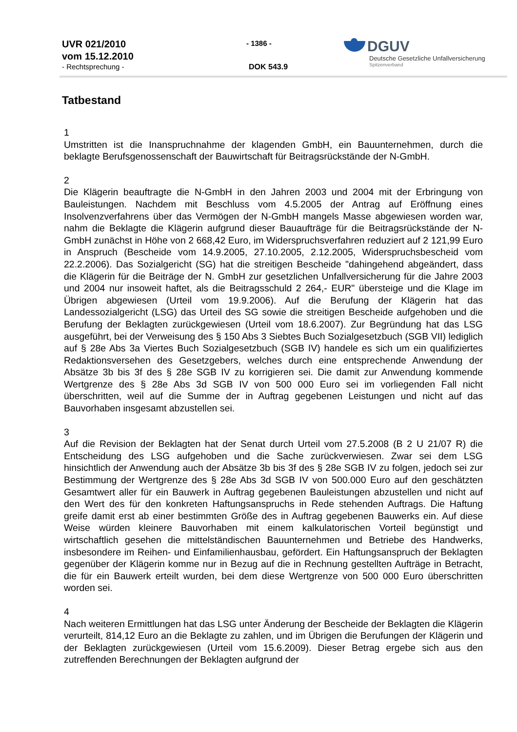UVR 021/2010
vom 15.12.2010
- Rechtsprechung -
- 1386 -
DOK 543.9
DGUV
Deutsche Gesetzliche Unfallversicherung
Spitzenverband
Tatbestand
1
Umstritten ist die Inanspruchnahme der klagenden GmbH, ein Bauunternehmen, durch die beklagte Berufsgenossenschaft der Bauwirtschaft für Beitragsrückstände der N-GmbH.
2
Die Klägerin beauftragte die N-GmbH in den Jahren 2003 und 2004 mit der Erbringung von Bauleistungen. Nachdem mit Beschluss vom 4.5.2005 der Antrag auf Eröffnung eines Insolvenzverfahrens über das Vermögen der N-GmbH mangels Masse abgewiesen worden war, nahm die Beklagte die Klägerin aufgrund dieser Bauaufträge für die Beitragsrückstände der N-GmbH zunächst in Höhe von 2 668,42 Euro, im Widerspruchsverfahren reduziert auf 2 121,99 Euro in Anspruch (Bescheide vom 14.9.2005, 27.10.2005, 2.12.2005, Widerspruchsbescheid vom 22.2.2006). Das Sozialgericht (SG) hat die streitigen Bescheide "dahingehend abgeändert, dass die Klägerin für die Beiträge der N. GmbH zur gesetzlichen Unfallversicherung für die Jahre 2003 und 2004 nur insoweit haftet, als die Beitragsschuld 2 264,- EUR" übersteige und die Klage im Übrigen abgewiesen (Urteil vom 19.9.2006). Auf die Berufung der Klägerin hat das Landessozialgericht (LSG) das Urteil des SG sowie die streitigen Bescheide aufgehoben und die Berufung der Beklagten zurückgewiesen (Urteil vom 18.6.2007). Zur Begründung hat das LSG ausgeführt, bei der Verweisung des § 150 Abs 3 Siebtes Buch Sozialgesetzbuch (SGB VII) lediglich auf § 28e Abs 3a Viertes Buch Sozialgesetzbuch (SGB IV) handele es sich um ein qualifiziertes Redaktionsversehen des Gesetzgebers, welches durch eine entsprechende Anwendung der Absätze 3b bis 3f des § 28e SGB IV zu korrigieren sei. Die damit zur Anwendung kommende Wertgrenze des § 28e Abs 3d SGB IV von 500 000 Euro sei im vorliegenden Fall nicht überschritten, weil auf die Summe der in Auftrag gegebenen Leistungen und nicht auf das Bauvorhaben insgesamt abzustellen sei.
3
Auf die Revision der Beklagten hat der Senat durch Urteil vom 27.5.2008 (B 2 U 21/07 R) die Entscheidung des LSG aufgehoben und die Sache zurückverwiesen. Zwar sei dem LSG hinsichtlich der Anwendung auch der Absätze 3b bis 3f des § 28e SGB IV zu folgen, jedoch sei zur Bestimmung der Wertgrenze des § 28e Abs 3d SGB IV von 500.000 Euro auf den geschätzten Gesamtwert aller für ein Bauwerk in Auftrag gegebenen Bauleistungen abzustellen und nicht auf den Wert des für den konkreten Haftungsanspruchs in Rede stehenden Auftrags. Die Haftung greife damit erst ab einer bestimmten Größe des in Auftrag gegebenen Bauwerks ein. Auf diese Weise würden kleinere Bauvorhaben mit einem kalkulatorischen Vorteil begünstigt und wirtschaftlich gesehen die mittelständischen Bauunternehmen und Betriebe des Handwerks, insbesondere im Reihen- und Einfamilienhausbau, gefördert. Ein Haftungsanspruch der Beklagten gegenüber der Klägerin komme nur in Bezug auf die in Rechnung gestellten Aufträge in Betracht, die für ein Bauwerk erteilt wurden, bei dem diese Wertgrenze von 500 000 Euro überschritten worden sei.
4
Nach weiteren Ermittlungen hat das LSG unter Änderung der Bescheide der Beklagten die Klägerin verurteilt, 814,12 Euro an die Beklagte zu zahlen, und im Übrigen die Berufungen der Klägerin und der Beklagten zurückgewiesen (Urteil vom 15.6.2009). Dieser Betrag ergebe sich aus den zutreffenden Berechnungen der Beklagten aufgrund der